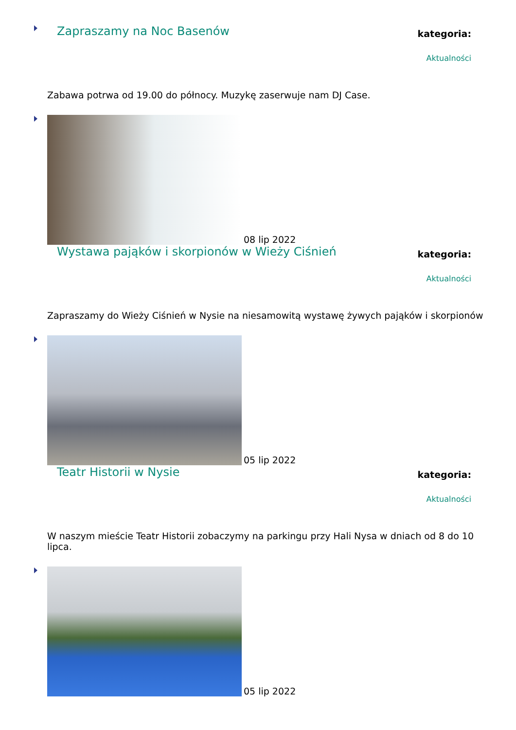Zapraszamy na Noc Basenów
kategoria:
Aktualności
Zabawa potrwa od 19.00 do północy. Muzykę zaserwuje nam DJ Case.
08 lip 2022
Wystawa pająków i skorpionów w Wieży Ciśnień
kategoria:
Aktualności
Zapraszamy do Wieży Ciśnień w Nysie na niesamowitą wystawę żywych pająków i skorpionów
05 lip 2022
Teatr Historii w Nysie
kategoria:
Aktualności
W naszym mieście Teatr Historii zobaczymy na parkingu przy Hali Nysa w dniach od 8 do 10 lipca.
05 lip 2022